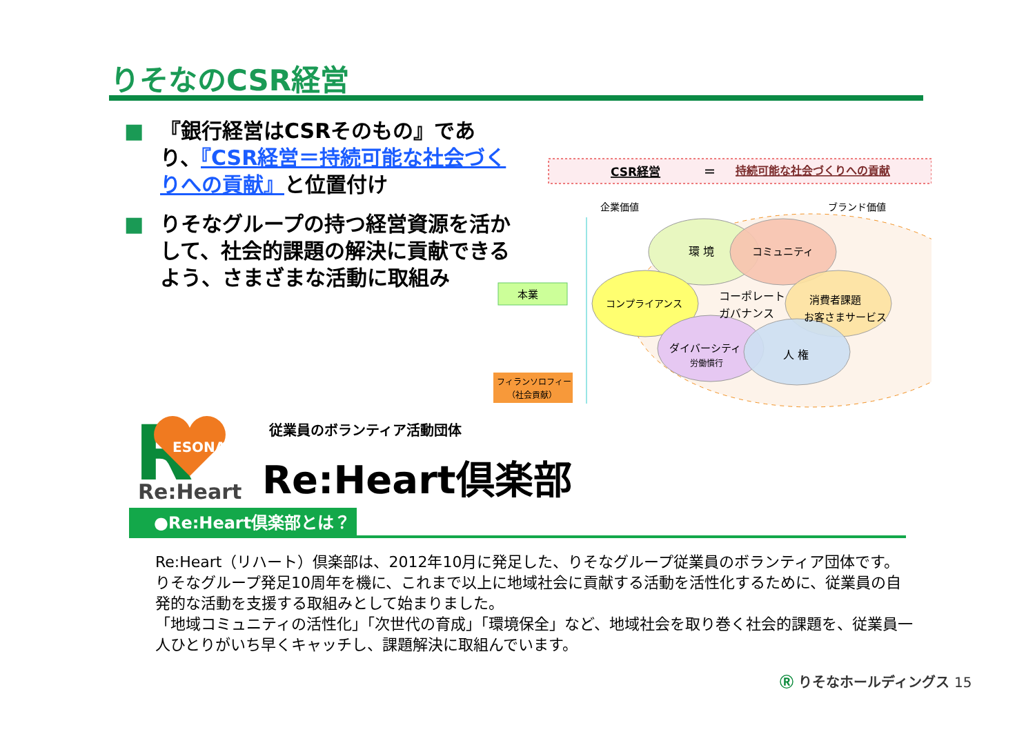りそなのCSR経営
■ 『銀行経営はCSRそのもの』であり、『CSR経営＝持続可能な社会づくりへの貢献』と位置付け
■ りそなグループの持つ経営資源を活かして、社会的課題の解決に貢献できるよう、さまざまな活動に取組み
CSR経営
＝
持続可能な社会づくりへの貢献
企業価値
ブランド価値
環 境
コミュニティ
コンプライアンス
コーポレート
ガバナンス
消費者課題
お客さまサービス
ダイバーシティ
労働慣行
人 権
本業
フィランソロフィー
（社会貢献）
R
ESONA
Re:Heart
従業員のボランティア活動団体
Re:Heart倶楽部
●Re:Heart倶楽部とは？
Re:Heart（リハート）倶楽部は、2012年10月に発足した、りそなグループ従業員のボランティア団体です。りそなグループ発足10周年を機に、これまで以上に地域社会に貢献する活動を活性化するために、従業員の自発的な活動を支援する取組みとして始まりました。
「地域コミュニティの活性化」「次世代の育成」「環境保全」など、地域社会を取り巻く社会的課題を、従業員一人ひとりがいち早くキャッチし、課題解決に取組んでいます。
Ⓡ りそなホールディングス 15